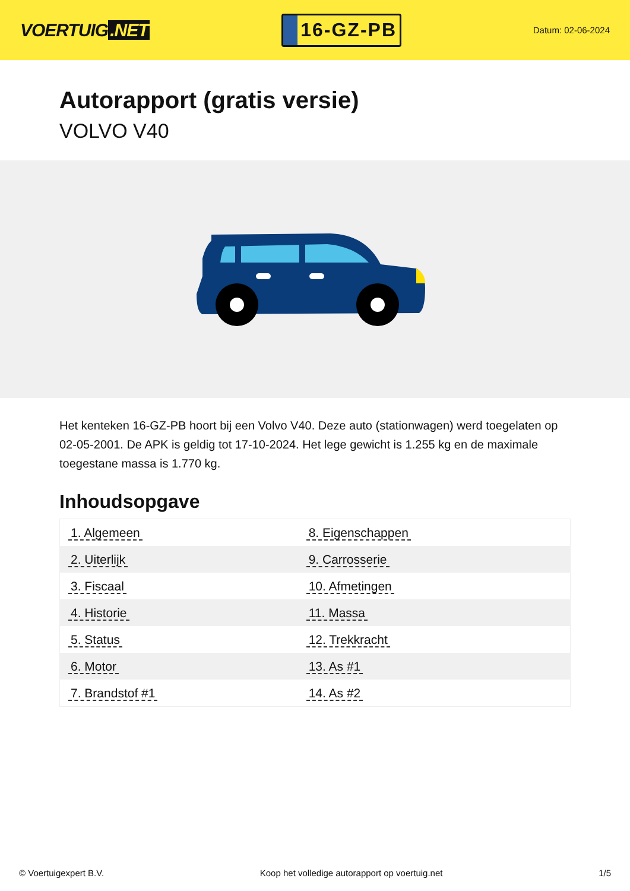VOERTUIG.NET
16-GZ-PB
Datum: 02-06-2024
Autorapport (gratis versie)
VOLVO V40
Het kenteken 16-GZ-PB hoort bij een Volvo V40. Deze auto (stationwagen) werd toegelaten op 02-05-2001. De APK is geldig tot 17-10-2024. Het lege gewicht is 1.255 kg en de maximale toegestane massa is 1.770 kg.
Inhoudsopgave
| 1. Algemeen | 8. Eigenschappen |
| 2. Uiterlijk | 9. Carrosserie |
| 3. Fiscaal | 10. Afmetingen |
| 4. Historie | 11. Massa |
| 5. Status | 12. Trekkracht |
| 6. Motor | 13. As #1 |
| 7. Brandstof #1 | 14. As #2 |
© Voertuigexpert B.V. Koop het volledige autorapport op voertuig.net 1/5